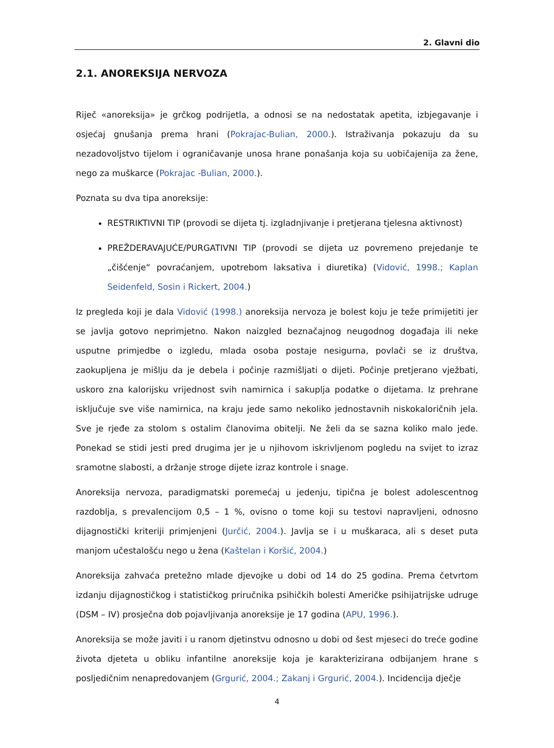2. Glavni dio
2.1. ANOREKSIJA NERVOZA
Riječ «anoreksija» je grčkog podrijetla, a odnosi se na nedostatak apetita, izbjegavanje i osjećaj gnušanja prema hrani (Pokrajac-Bulian, 2000.). Istraživanja pokazuju da su nezadovoljstvo tijelom i ograničavanje unosa hrane ponašanja koja su uobičajenija za žene, nego za muškarce (Pokrajac -Bulian, 2000.).
Poznata su dva tipa anoreksije:
RESTRIKTIVNI TIP (provodi se dijeta tj. izgladnjivanje i pretjerana tjelesna aktivnost)
PREŽDERAVAJUĆE/PURGATIVNI TIP (provodi se dijeta uz povremeno prejedanje te „čišćenje“ povraćanjem, upotrebom laksativa i diuretika) (Vidović, 1998.; Kaplan Seidenfeld, Sosin i Rickert, 2004.)
Iz pregleda koji je dala Vidović (1998.) anoreksija nervoza je bolest koju je teže primijetiti jer se javlja gotovo neprimjetno. Nakon naizgled beznačajnog neugodnog događaja ili neke usputne primjedbe o izgledu, mlada osoba postaje nesigurna, povlači se iz društva, zaokupljena je mišlju da je debela i počinje razmišljati o dijeti. Počinje pretjerano vježbati, uskoro zna kalorijsku vrijednost svih namirnica i sakuplja podatke o dijetama. Iz prehrane isključuje sve više namirnica, na kraju jede samo nekoliko jednostavnih niskokaloričnih jela. Sve je rjeđe za stolom s ostalim članovima obitelji. Ne želi da se sazna koliko malo jede. Ponekad se stidi jesti pred drugima jer je u njihovom iskrivljenom pogledu na svijet to izraz sramotne slabosti, a držanje stroge dijete izraz kontrole i snage.
Anoreksija nervoza, paradigmatski poremećaj u jedenju, tipična je bolest adolescentnog razdoblja, s prevalencijom 0,5 – 1 %, ovisno o tome koji su testovi napravljeni, odnosno dijagnostički kriteriji primjenjeni (Jurčić, 2004.). Javlja se i u muškaraca, ali s deset puta manjom učestalošću nego u žena (Kaštelan i Koršić, 2004.)
Anoreksija zahvaća pretežno mlade djevojke u dobi od 14 do 25 godina. Prema četvrtom izdanju dijagnostičkog i statističkog priručnika psihičkih bolesti Američke psihijatrijske udruge (DSM – IV) prosječna dob pojavljivanja anoreksije je 17 godina (APU, 1996.).
Anoreksija se može javiti i u ranom djetinstvu odnosno u dobi od šest mjeseci do treće godine života djeteta u obliku infantilne anoreksije koja je karakterizirana odbijanjem hrane s posljedičnim nenapredovanjem (Grgurić, 2004.; Zakanj i Grgurić, 2004.). Incidencija dječje
4